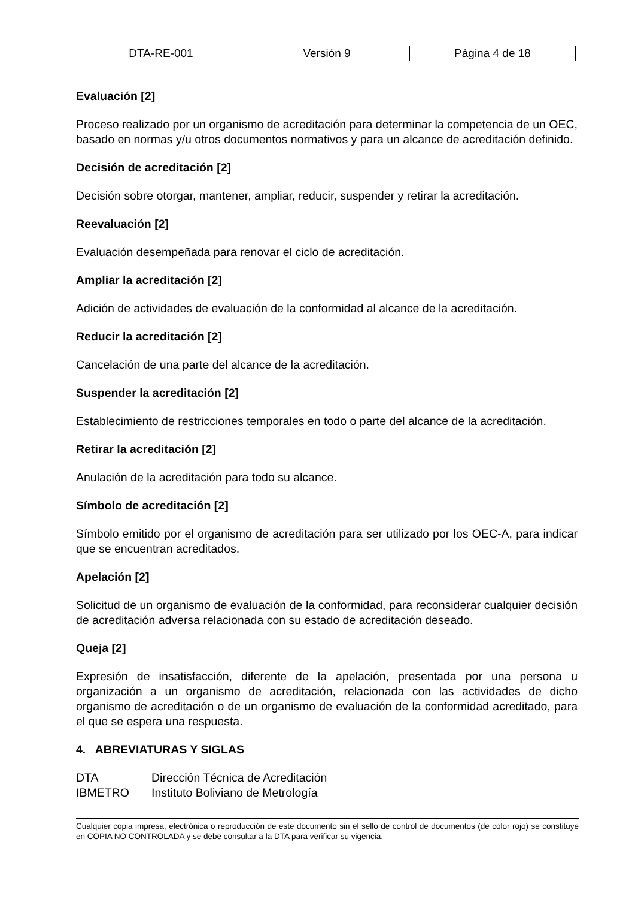| DTA-RE-001 | Versión 9 | Página 4 de 18 |
Evaluación [2]
Proceso realizado por un organismo de acreditación para determinar la competencia de un OEC, basado en normas y/u otros documentos normativos y para un alcance de acreditación definido.
Decisión de acreditación [2]
Decisión sobre otorgar, mantener, ampliar, reducir, suspender y retirar la acreditación.
Reevaluación [2]
Evaluación desempeñada para renovar el ciclo de acreditación.
Ampliar la acreditación [2]
Adición de actividades de evaluación de la conformidad al alcance de la acreditación.
Reducir la acreditación [2]
Cancelación de una parte del alcance de la acreditación.
Suspender la acreditación [2]
Establecimiento de restricciones temporales en todo o parte del alcance de la acreditación.
Retirar la acreditación [2]
Anulación de la acreditación para todo su alcance.
Símbolo de acreditación [2]
Símbolo emitido por el organismo de acreditación para ser utilizado por los OEC-A, para indicar que se encuentran acreditados.
Apelación [2]
Solicitud de un organismo de evaluación de la conformidad, para reconsiderar cualquier decisión de acreditación adversa relacionada con su estado de acreditación deseado.
Queja [2]
Expresión de insatisfacción, diferente de la apelación, presentada por una persona u organización a un organismo de acreditación, relacionada con las actividades de dicho organismo de acreditación o de un organismo de evaluación de la conformidad acreditado, para el que se espera una respuesta.
4. ABREVIATURAS Y SIGLAS
| DTA | Dirección Técnica de Acreditación |
| IBMETRO | Instituto Boliviano de Metrología |
Cualquier copia impresa, electrónica o reproducción de este documento sin el sello de control de documentos (de color rojo) se constituye en COPIA NO CONTROLADA y se debe consultar a la DTA para verificar su vigencia.